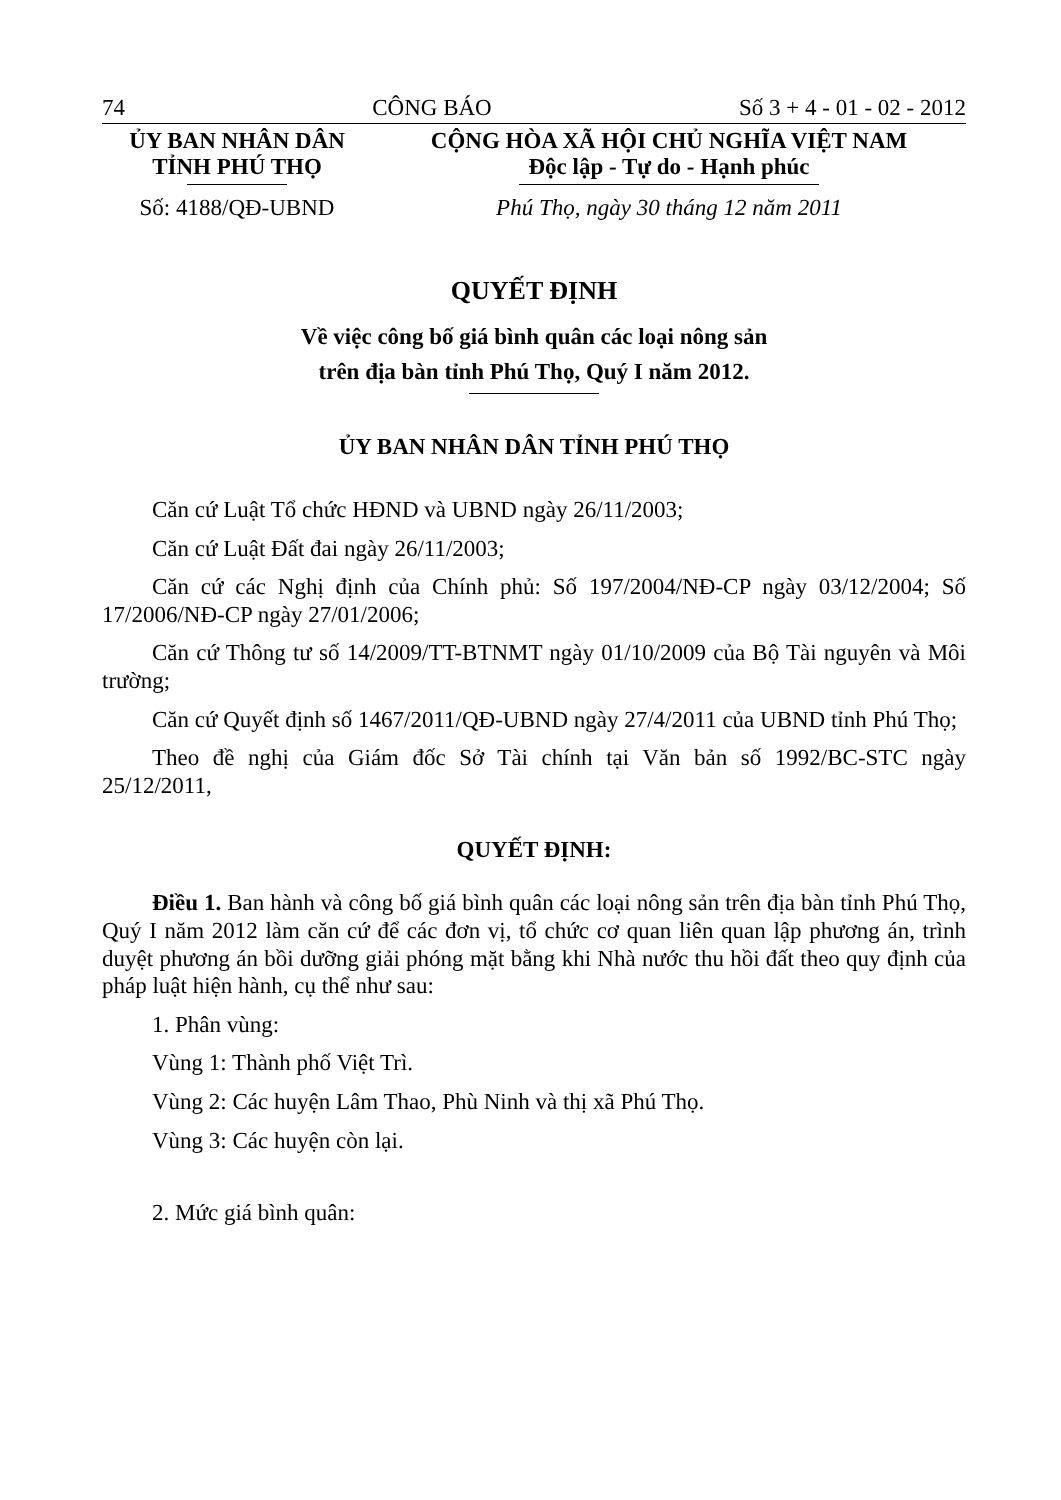74 CÔNG BÁO Số 3 + 4 - 01 - 02 - 2012
ỦY BAN NHÂN DÂN
TỈNH PHÚ THỌ
CỘNG HÒA XÃ HỘI CHỦ NGHĨA VIỆT NAM
Độc lập - Tự do - Hạnh phúc
Số: 4188/QĐ-UBND Phú Thọ, ngày 30 tháng 12 năm 2011
QUYẾT ĐỊNH
Về việc công bố giá bình quân các loại nông sản
trên địa bàn tỉnh Phú Thọ, Quý I năm 2012.
ỦY BAN NHÂN DÂN TỈNH PHÚ THỌ
Căn cứ Luật Tổ chức HĐND và UBND ngày 26/11/2003;
Căn cứ Luật Đất đai ngày 26/11/2003;
Căn cứ các Nghị định của Chính phủ: Số 197/2004/NĐ-CP ngày 03/12/2004; Số 17/2006/NĐ-CP ngày 27/01/2006;
Căn cứ Thông tư số 14/2009/TT-BTNMT ngày 01/10/2009 của Bộ Tài nguyên và Môi trường;
Căn cứ Quyết định số 1467/2011/QĐ-UBND ngày 27/4/2011 của UBND tỉnh Phú Thọ;
Theo đề nghị của Giám đốc Sở Tài chính tại Văn bản số 1992/BC-STC ngày 25/12/2011,
QUYẾT ĐỊNH:
Điều 1. Ban hành và công bố giá bình quân các loại nông sản trên địa bàn tỉnh Phú Thọ, Quý I năm 2012 làm căn cứ để các đơn vị, tổ chức cơ quan liên quan lập phương án, trình duyệt phương án bồi dưỡng giải phóng mặt bằng khi Nhà nước thu hồi đất theo quy định của pháp luật hiện hành, cụ thể như sau:
1. Phân vùng:
Vùng 1: Thành phố Việt Trì.
Vùng 2: Các huyện Lâm Thao, Phù Ninh và thị xã Phú Thọ.
Vùng 3: Các huyện còn lại.
2. Mức giá bình quân: